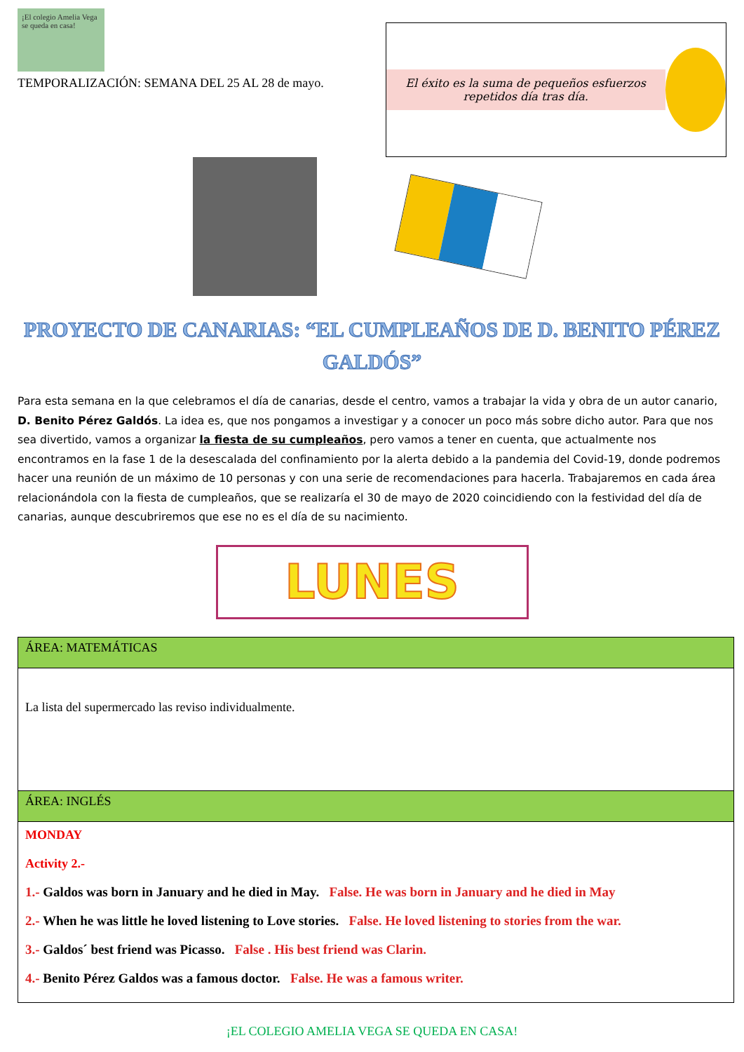¡El colegio Amelia Vega se queda en casa!
TEMPORALIZACIÓN: SEMANA DEL 25 AL 28 de mayo.
El éxito es la suma de pequeños esfuerzos repetidos día tras día.
PROYECTO DE CANARIAS: “EL CUMPLEAÑOS DE D. BENITO PÉREZ GALDÓS”
Para esta semana en la que celebramos el día de canarias, desde el centro, vamos a trabajar la vida y obra de un autor canario, D. Benito Pérez Galdós. La idea es, que nos pongamos a investigar y a conocer un poco más sobre dicho autor. Para que nos sea divertido, vamos a organizar la fiesta de su cumpleaños, pero vamos a tener en cuenta, que actualmente nos encontramos en la fase 1 de la desescalada del confinamiento por la alerta debido a la pandemia del Covid-19, donde podremos hacer una reunión de un máximo de 10 personas y con una serie de recomendaciones para hacerla. Trabajaremos en cada área relacionándola con la fiesta de cumpleaños, que se realizaría el 30 de mayo de 2020 coincidiendo con la festividad del día de canarias, aunque descubriremos que ese no es el día de su nacimiento.
LUNES
| ÁREA: MATEMÁTICAS |
| La lista del supermercado las reviso individualmente. |
| ÁREA: INGLÉS |
| MONDAY Activity 2.- 1.- Galdos was born in January and he died in May. False. He was born in January and he died in May 2.- When he was little he loved listening to Love stories. False. He loved listening to stories from the war. 3.- Galdos´ best friend was Picasso. False . His best friend was Clarin. 4.- Benito Pérez Galdos was a famous doctor. False. He was a famous writer. |
¡EL COLEGIO AMELIA VEGA SE QUEDA EN CASA!